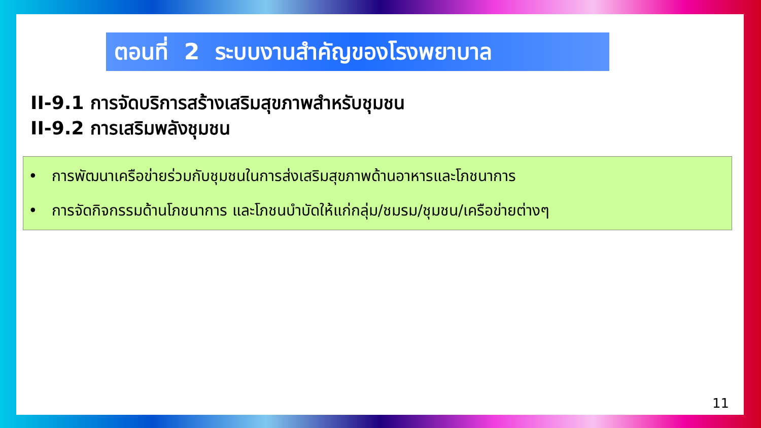ตอนที่ 2 ระบบงานสำคัญของโรงพยาบาล
II-9.1 การจัดบริการสร้างเสริมสุขภาพสำหรับชุมชน
II-9.2 การเสริมพลังชุมชน
• การพัฒนาเครือข่ายร่วมกับชุมชนในการส่งเสริมสุขภาพด้านอาหารและโภชนาการ
• การจัดกิจกรรมด้านโภชนาการ และโภชนบำบัดให้แก่กลุ่ม/ชมรม/ชุมชน/เครือข่ายต่างๆ
11